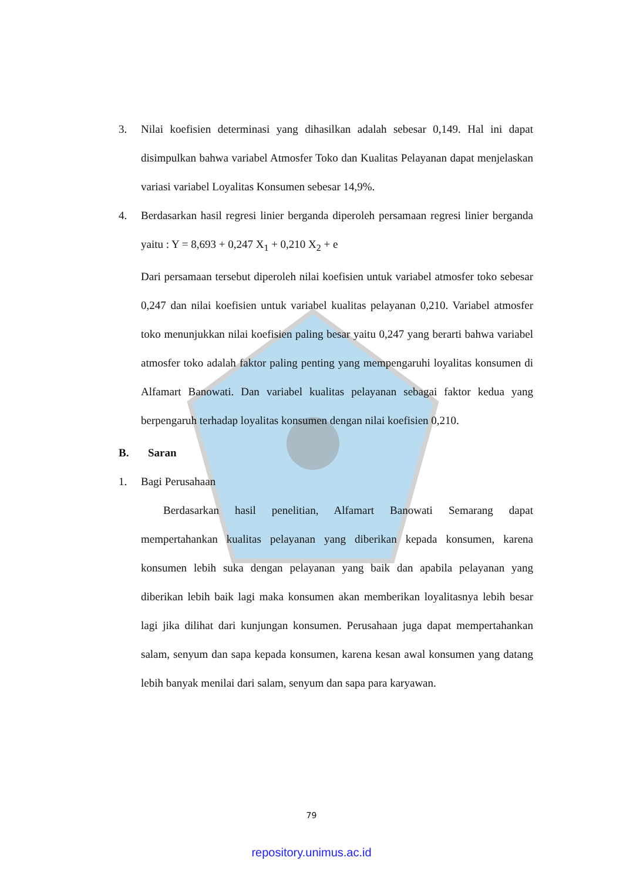3. Nilai koefisien determinasi yang dihasilkan adalah sebesar 0,149. Hal ini dapat disimpulkan bahwa variabel Atmosfer Toko dan Kualitas Pelayanan dapat menjelaskan variasi variabel Loyalitas Konsumen sebesar 14,9%.
4. Berdasarkan hasil regresi linier berganda diperoleh persamaan regresi linier berganda yaitu : Y = 8,693 + 0,247 X<sub>1</sub> + 0,210 X<sub>2</sub> + e
Dari persamaan tersebut diperoleh nilai koefisien untuk variabel atmosfer toko sebesar 0,247 dan nilai koefisien untuk variabel kualitas pelayanan 0,210. Variabel atmosfer toko menunjukkan nilai koefisien paling besar yaitu 0,247 yang berarti bahwa variabel atmosfer toko adalah faktor paling penting yang mempengaruhi loyalitas konsumen di Alfamart Banowati. Dan variabel kualitas pelayanan sebagai faktor kedua yang berpengaruh terhadap loyalitas konsumen dengan nilai koefisien 0,210.
B. Saran
1. Bagi Perusahaan
Berdasarkan hasil penelitian, Alfamart Banowati Semarang dapat mempertahankan kualitas pelayanan yang diberikan kepada konsumen, karena konsumen lebih suka dengan pelayanan yang baik dan apabila pelayanan yang diberikan lebih baik lagi maka konsumen akan memberikan loyalitasnya lebih besar lagi jika dilihat dari kunjungan konsumen. Perusahaan juga dapat mempertahankan salam, senyum dan sapa kepada konsumen, karena kesan awal konsumen yang datang lebih banyak menilai dari salam, senyum dan sapa para karyawan.
79
repository.unimus.ac.id